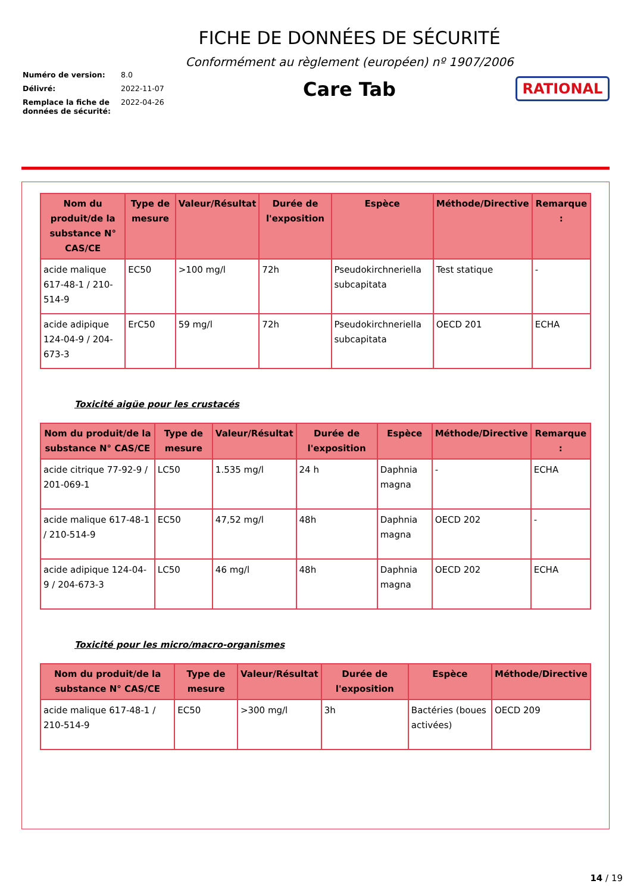Numéro de version: 8.0
Délivré: 2022-11-07
Remplace la fiche de données de sécurité: 2022-04-26
FICHE DE DONNÉES DE SÉCURITÉ
Conformément au règlement (européen) nº 1907/2006
Care Tab
RATIONAL
| Nom du produit/de la substance N° CAS/CE | Type de mesure | Valeur/Résultat | Durée de l'exposition | Espèce | Méthode/Directive | Remarque : |
| --- | --- | --- | --- | --- | --- | --- |
| acide malique 617-48-1 / 210-514-9 | EC50 | >100 mg/l | 72h | Pseudokirchneriella subcapitata | Test statique | - |
| acide adipique 124-04-9 / 204-673-3 | ErC50 | 59 mg/l | 72h | Pseudokirchneriella subcapitata | OECD 201 | ECHA |
Toxicité aigüe pour les crustacés
| Nom du produit/de la substance N° CAS/CE | Type de mesure | Valeur/Résultat | Durée de l'exposition | Espèce | Méthode/Directive | Remarque : |
| --- | --- | --- | --- | --- | --- | --- |
| acide citrique 77-92-9 / 201-069-1 | LC50 | 1.535 mg/l | 24 h | Daphnia magna | - | ECHA |
| acide malique 617-48-1 / 210-514-9 | EC50 | 47,52 mg/l | 48h | Daphnia magna | OECD 202 | - |
| acide adipique 124-04-9 / 204-673-3 | LC50 | 46 mg/l | 48h | Daphnia magna | OECD 202 | ECHA |
Toxicité pour les micro/macro-organismes
| Nom du produit/de la substance N° CAS/CE | Type de mesure | Valeur/Résultat | Durée de l'exposition | Espèce | Méthode/Directive |
| --- | --- | --- | --- | --- | --- |
| acide malique 617-48-1 / 210-514-9 | EC50 | >300 mg/l | 3h | Bactéries (boues activées) | OECD 209 |
14 / 19